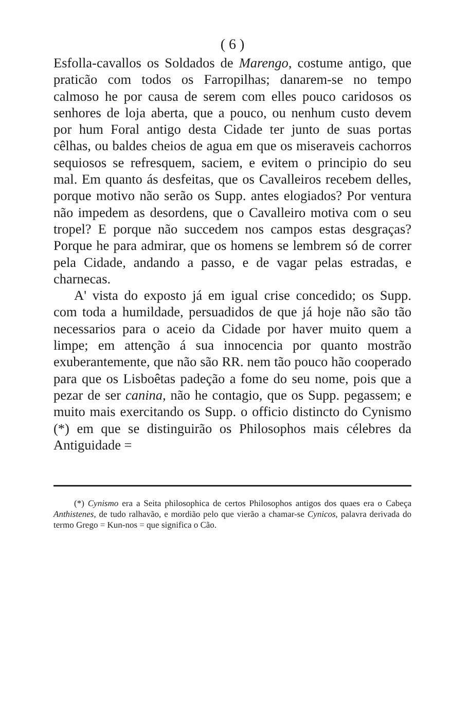( 6 )
Esfolla-cavallos os Soldados de Marengo, costume antigo, que praticão com todos os Farropilhas; danarem-se no tempo calmoso he por causa de serem com elles pouco caridosos os senhores de loja aberta, que a pouco, ou nenhum custo devem por hum Foral antigo desta Cidade ter junto de suas portas cêlhas, ou baldes cheios de agua em que os miseraveis cachorros sequiosos se refresquem, saciem, e evitem o principio do seu mal. Em quanto ás desfeitas, que os Cavalleiros recebem delles, porque motivo não serão os Supp. antes elogiados? Por ventura não impedem as desordens, que o Cavalleiro motiva com o seu tropel? E porque não succedem nos campos estas desgraças? Porque he para admirar, que os homens se lembrem só de correr pela Cidade, andando a passo, e de vagar pelas estradas, e charnecas.
A' vista do exposto já em igual crise concedido; os Supp. com toda a humildade, persuadidos de que já hoje não são tão necessarios para o aceio da Cidade por haver muito quem a limpe; em attenção á sua innocencia por quanto mostrão exuberantemente, que não são RR. nem tão pouco hão cooperado para que os Lisboêtas padeção a fome do seu nome, pois que a pezar de ser canina, não he contagio, que os Supp. pegassem; e muito mais exercitando os Supp. o officio distincto do Cynismo (*) em que se distinguirão os Philosophos mais célebres da Antiguidade =
(*) Cynismo era a Seita philosophica de certos Philosophos antigos dos quaes era o Cabeça Anthistenes, de tudo ralhavão, e mordião pelo que vierão a chamar-se Cynicos, palavra derivada do termo Grego = Kun-nos = que significa o Cão.